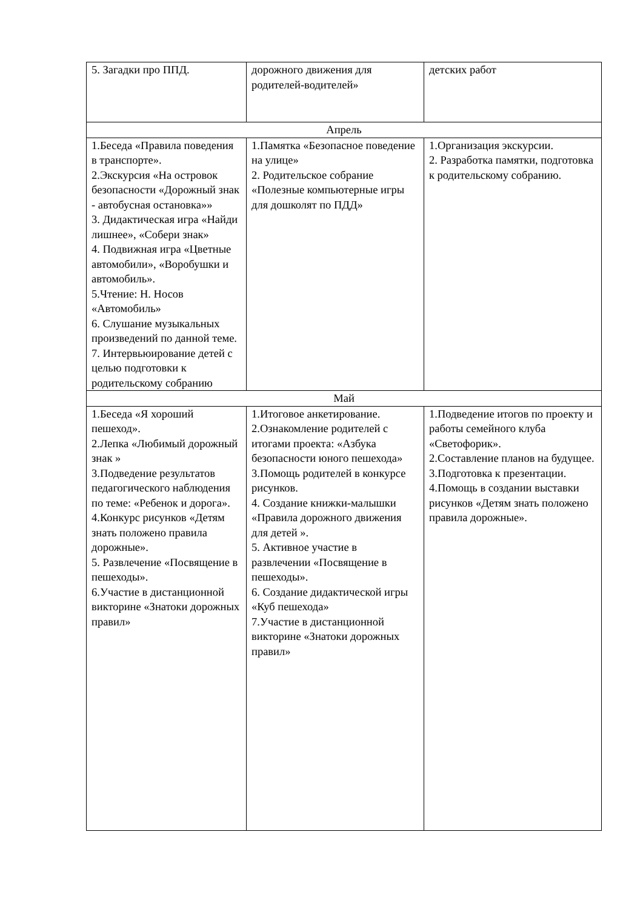| 5. Загадки про ППД. | дорожного движения для родителей-водителей» | детских работ |
| Апрель | | |
| 1.Беседа «Правила поведения в транспорте». 2.Экскурсия «На островок безопасности «Дорожный знак - автобусная остановка»» 3. Дидактическая игра «Найди лишнее», «Собери знак» 4. Подвижная игра «Цветные автомобили», «Воробушки и автомобиль». 5.Чтение: Н. Носов «Автомобиль» 6. Слушание музыкальных произведений по данной теме. 7. Интервьюирование детей с целью подготовки к родительскому собранию | 1.Памятка «Безопасное поведение на улице» 2. Родительское собрание «Полезные компьютерные игры для дошколят по ПДД» | 1.Организация экскурсии. 2. Разработка памятки, подготовка к родительскому собранию. |
| Май | | |
| 1.Беседа «Я хороший пешеход». 2.Лепка «Любимый дорожный знак » 3.Подведение результатов педагогического наблюдения по теме: «Ребенок и дорога». 4.Конкурс рисунков «Детям знать положено правила дорожные». 5. Развлечение «Посвящение в пешеходы». 6.Участие в дистанционной викторине «Знатоки дорожных правил» | 1.Итоговое анкетирование. 2.Ознакомление родителей с итогами проекта: «Азбука безопасности юного пешехода» 3.Помощь родителей в конкурсе рисунков. 4. Создание книжки-малышки «Правила дорожного движения для детей ». 5. Активное участие в развлечении «Посвящение в пешеходы». 6. Создание дидактической игры «Куб пешехода» 7.Участие в дистанционной викторине «Знатоки дорожных правил» | 1.Подведение итогов по проекту и работы семейного клуба «Светофорик». 2.Составление планов на будущее. 3.Подготовка к презентации. 4.Помощь в создании выставки рисунков «Детям знать положено правила дорожные». |